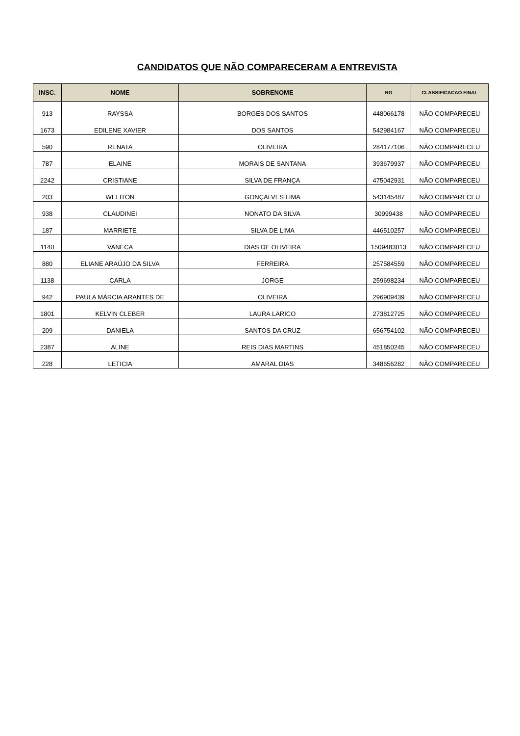CANDIDATOS QUE NÃO COMPARECERAM A ENTREVISTA
| INSC. | NOME | SOBRENOME | RG | CLASSIFICACAO FINAL |
| --- | --- | --- | --- | --- |
| 913 | RAYSSA | BORGES DOS SANTOS | 448066178 | NÃO COMPARECEU |
| 1673 | EDILENE XAVIER | DOS SANTOS | 542984167 | NÃO COMPARECEU |
| 590 | RENATA | OLIVEIRA | 284177106 | NÃO COMPARECEU |
| 787 | ELAINE | MORAIS DE SANTANA | 393679937 | NÃO COMPARECEU |
| 2242 | CRISTIANE | SILVA DE FRANÇA | 475042931 | NÃO COMPARECEU |
| 203 | WELITON | GONÇALVES LIMA | 543145487 | NÃO COMPARECEU |
| 938 | CLAUDINEI | NONATO DA SILVA | 30999438 | NÃO COMPARECEU |
| 187 | MARRIETE | SILVA DE LIMA | 446510257 | NÃO COMPARECEU |
| 1140 | VANECA | DIAS DE OLIVEIRA | 1509483013 | NÃO COMPARECEU |
| 880 | ELIANE ARAÚJO DA SILVA | FERREIRA | 257584559 | NÃO COMPARECEU |
| 1138 | CARLA | JORGE | 259698234 | NÃO COMPARECEU |
| 942 | PAULA MÁRCIA ARANTES DE | OLIVEIRA | 296909439 | NÃO COMPARECEU |
| 1801 | KELVIN CLEBER | LAURA LARICO | 273812725 | NÃO COMPARECEU |
| 209 | DANIELA | SANTOS DA CRUZ | 656754102 | NÃO COMPARECEU |
| 2387 | ALINE | REIS DIAS MARTINS | 451850245 | NÃO COMPARECEU |
| 228 | LETICIA | AMARAL DIAS | 348656282 | NÃO COMPARECEU |